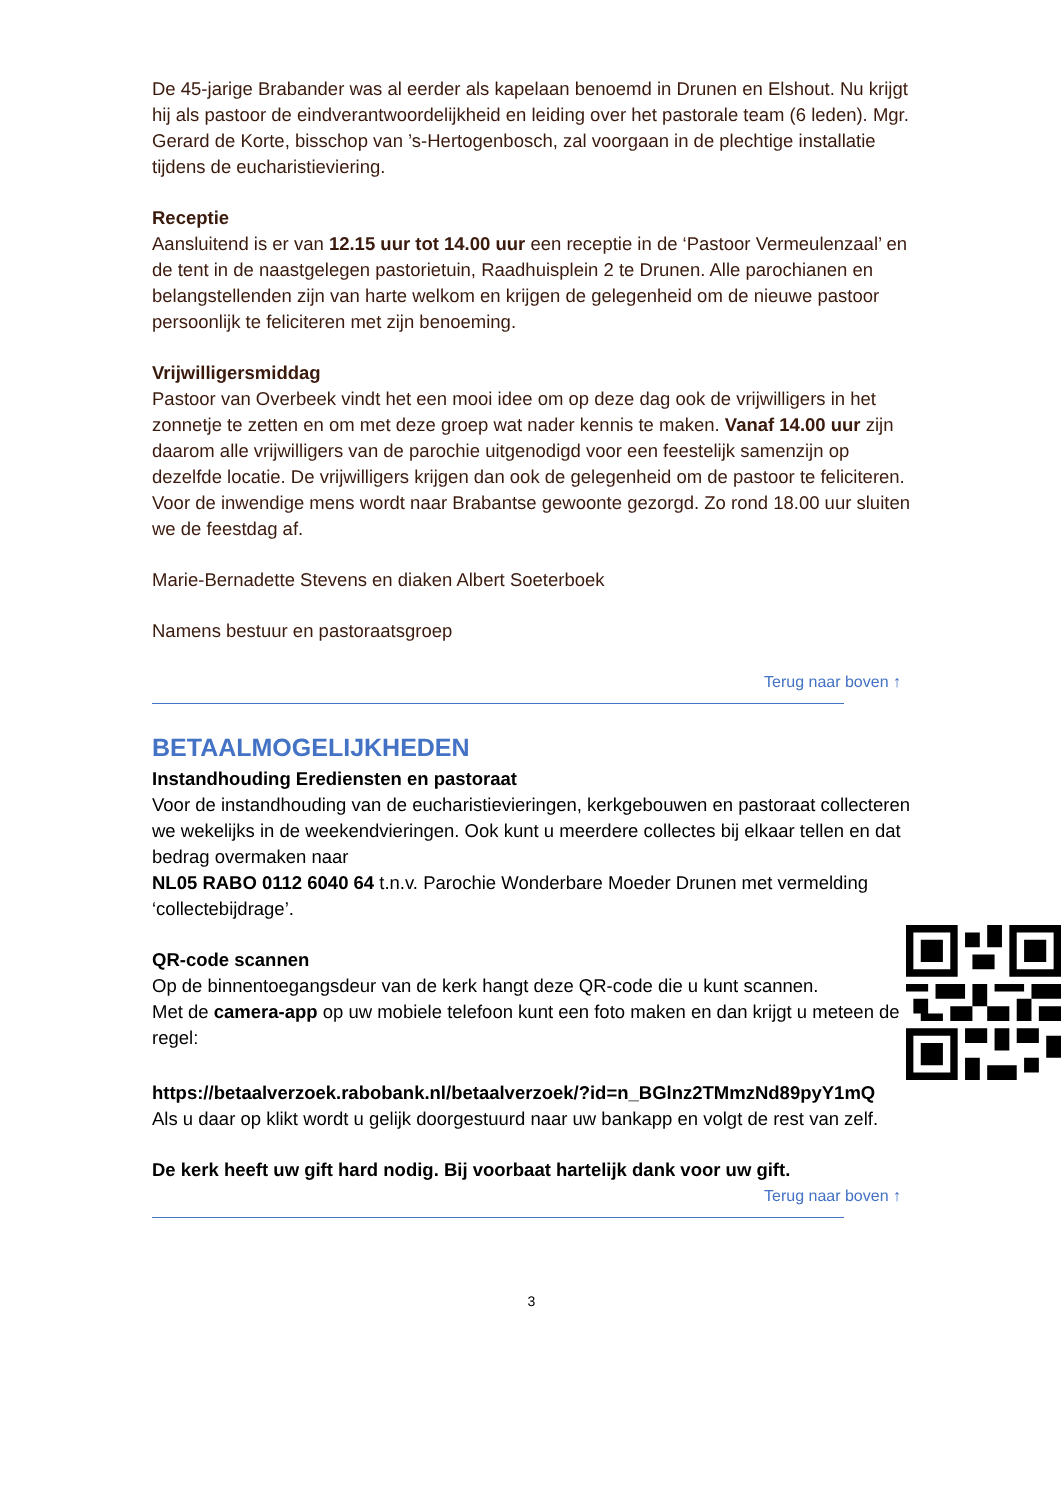De 45-jarige Brabander was al eerder als kapelaan benoemd in Drunen en Elshout. Nu krijgt hij als pastoor de eindverantwoordelijkheid en leiding over het pastorale team (6 leden). Mgr. Gerard de Korte, bisschop van ’s-Hertogenbosch, zal voorgaan in de plechtige installatie tijdens de eucharistieviering.
Receptie
Aansluitend is er van 12.15 uur tot 14.00 uur een receptie in de ‘Pastoor Vermeulenzaal’ en de tent in de naastgelegen pastorietuin, Raadhuisplein 2 te Drunen. Alle parochianen en belangstellenden zijn van harte welkom en krijgen de gelegenheid om de nieuwe pastoor persoonlijk te feliciteren met zijn benoeming.
Vrijwilligersmiddag
Pastoor van Overbeek vindt het een mooi idee om op deze dag ook de vrijwilligers in het zonnetje te zetten en om met deze groep wat nader kennis te maken. Vanaf 14.00 uur zijn daarom alle vrijwilligers van de parochie uitgenodigd voor een feestelijk samenzijn op dezelfde locatie. De vrijwilligers krijgen dan ook de gelegenheid om de pastoor te feliciteren. Voor de inwendige mens wordt naar Brabantse gewoonte gezorgd. Zo rond 18.00 uur sluiten we de feestdag af.
Marie-Bernadette Stevens en diaken Albert Soeterboek
Namens bestuur en pastoraatsgroep
Terug naar boven ↑
BETAALMOGELIJKHEDEN
Instandhouding Erediensten en pastoraat
Voor de instandhouding van de eucharistievieringen, kerkgebouwen en pastoraat collecteren we wekelijks in de weekendvieringen. Ook kunt u meerdere collectes bij elkaar tellen en dat bedrag overmaken naar
NL05 RABO 0112 6040 64 t.n.v. Parochie Wonderbare Moeder Drunen met vermelding ‘collectebijdrage’.
QR-code scannen
Op de binnentoegangsdeur van de kerk hangt deze QR-code die u kunt scannen.
Met de camera-app op uw mobiele telefoon kunt een foto maken en dan krijgt u meteen de regel:
https://betaalverzoek.rabobank.nl/betaalverzoek/?id=n_BGlnz2TMmzNd89pyY1mQ
Als u daar op klikt wordt u gelijk doorgestuurd naar uw bankapp en volgt de rest van zelf.
De kerk heeft uw gift hard nodig. Bij voorbaat hartelijk dank voor uw gift.
Terug naar boven ↑
3